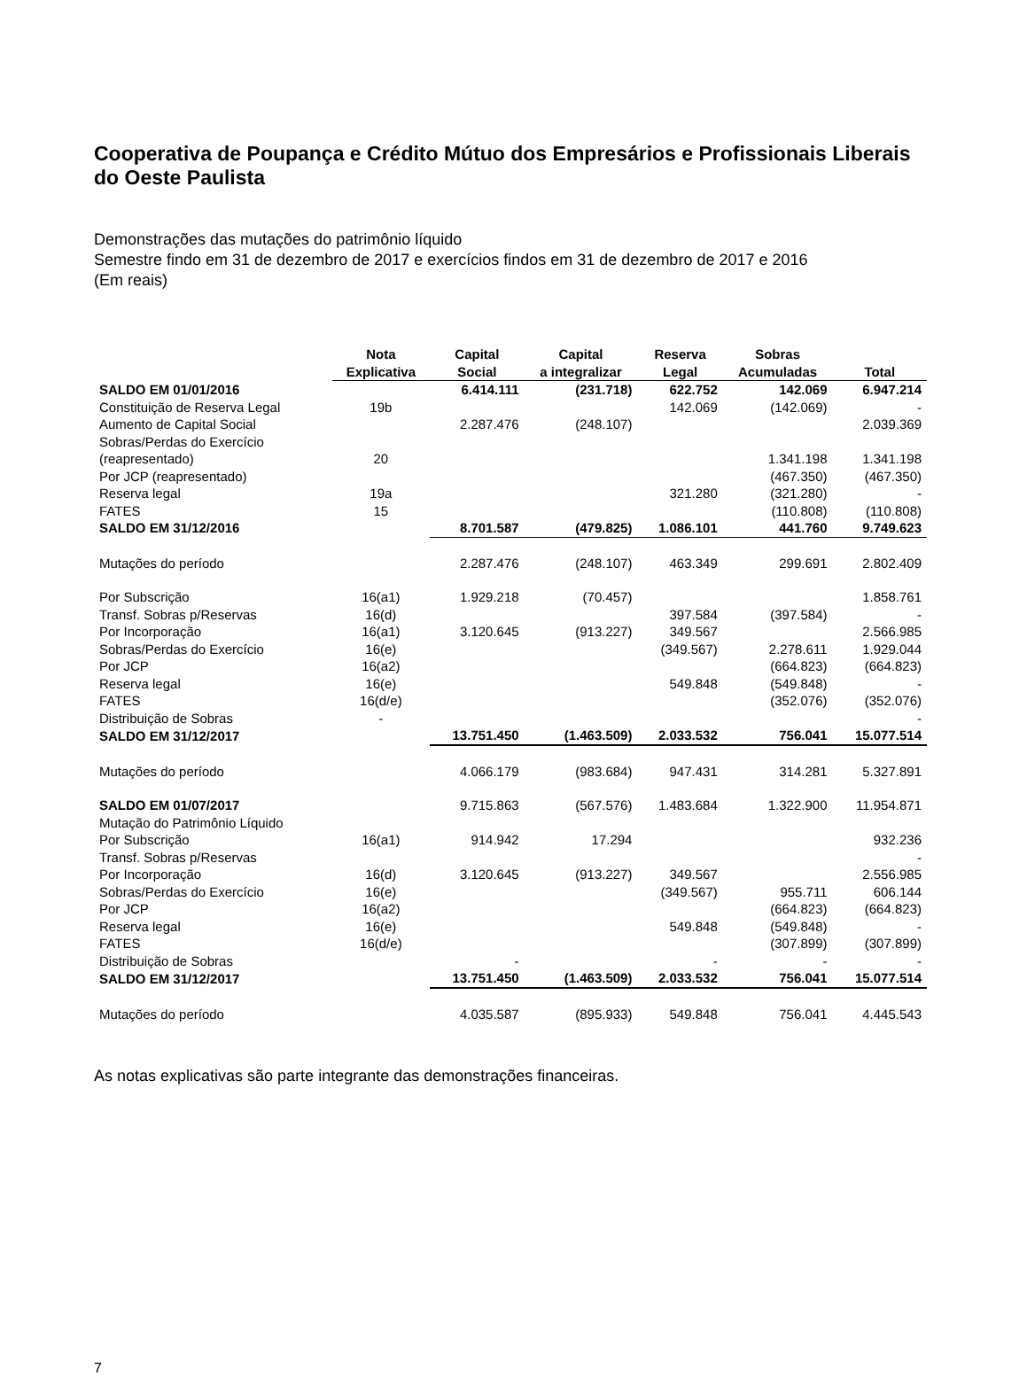Cooperativa de Poupança e Crédito Mútuo dos Empresários e Profissionais Liberais do Oeste Paulista
Demonstrações das mutações do patrimônio líquido
Semestre findo em 31 de dezembro de 2017 e exercícios findos em 31 de dezembro de 2017 e 2016
(Em reais)
| | Nota Explicativa | Capital Social | Capital a integralizar | Reserva Legal | Sobras Acumuladas | Total |
| --- | --- | --- | --- | --- | --- | --- |
| SALDO EM 01/01/2016 | | 6.414.111 | (231.718) | 622.752 | 142.069 | 6.947.214 |
| Constituição de Reserva Legal | 19b | | | 142.069 | (142.069) | - |
| Aumento de Capital Social | | 2.287.476 | (248.107) | | | 2.039.369 |
| Sobras/Perdas do Exercício | | | | | | |
| (reapresentado) | 20 | | | | 1.341.198 | 1.341.198 |
| Por JCP (reapresentado) | | | | | (467.350) | (467.350) |
| Reserva legal | 19a | | | 321.280 | (321.280) | - |
| FATES | 15 | | | | (110.808) | (110.808) |
| SALDO EM 31/12/2016 | | 8.701.587 | (479.825) | 1.086.101 | 441.760 | 9.749.623 |
| Mutações do período | | 2.287.476 | (248.107) | 463.349 | 299.691 | 2.802.409 |
| Por Subscrição | 16(a1) | 1.929.218 | (70.457) | | | 1.858.761 |
| Transf. Sobras p/Reservas | 16(d) | | | 397.584 | (397.584) | - |
| Por Incorporação | 16(a1) | 3.120.645 | (913.227) | 349.567 | | 2.566.985 |
| Sobras/Perdas do Exercício | 16(e) | | | (349.567) | 2.278.611 | 1.929.044 |
| Por JCP | 16(a2) | | | | (664.823) | (664.823) |
| Reserva legal | 16(e) | | | 549.848 | (549.848) | - |
| FATES | 16(d/e) | | | | (352.076) | (352.076) |
| Distribuição de Sobras | - | | | | | - |
| SALDO EM 31/12/2017 | | 13.751.450 | (1.463.509) | 2.033.532 | 756.041 | 15.077.514 |
| Mutações do período | | 4.066.179 | (983.684) | 947.431 | 314.281 | 5.327.891 |
| SALDO EM 01/07/2017 | | 9.715.863 | (567.576) | 1.483.684 | 1.322.900 | 11.954.871 |
| Mutação do Patrimônio Líquido | | | | | | |
| Por Subscrição | 16(a1) | 914.942 | 17.294 | | | 932.236 |
| Transf. Sobras p/Reservas | | | | | | - |
| Por Incorporação | 16(d) | 3.120.645 | (913.227) | 349.567 | | 2.556.985 |
| Sobras/Perdas do Exercício | 16(e) | | | (349.567) | 955.711 | 606.144 |
| Por JCP | 16(a2) | | | | (664.823) | (664.823) |
| Reserva legal | 16(e) | | | 549.848 | (549.848) | - |
| FATES | 16(d/e) | | | | (307.899) | (307.899) |
| Distribuição de Sobras | | - | | - | - | - |
| SALDO EM 31/12/2017 | | 13.751.450 | (1.463.509) | 2.033.532 | 756.041 | 15.077.514 |
| Mutações do período | | 4.035.587 | (895.933) | 549.848 | 756.041 | 4.445.543 |
As notas explicativas são parte integrante das demonstrações financeiras.
7